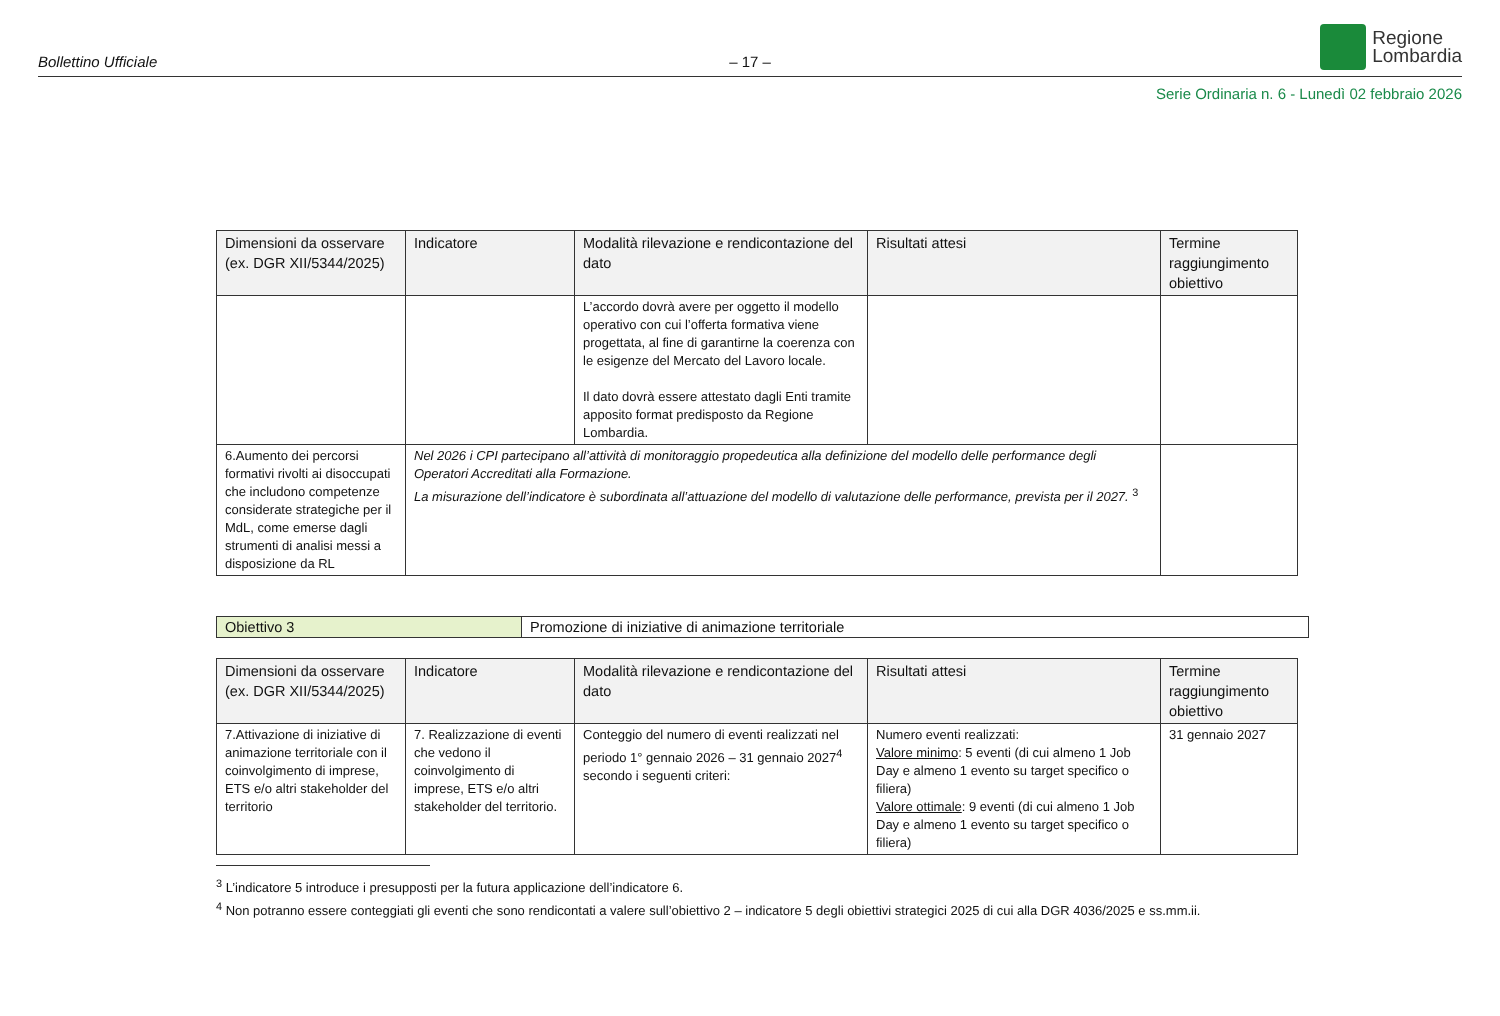Bollettino Ufficiale
– 17 –
Regione
Lombardia
Serie Ordinaria n. 6 - Lunedì 02 febbraio 2026
| Dimensioni da osservare (ex. DGR XII/5344/2025) | Indicatore | Modalità rilevazione e rendicontazione del dato | Risultati attesi | Termine raggiungimento obiettivo |
| --- | --- | --- | --- | --- |
| | | L’accordo dovrà avere per oggetto il modello operativo con cui l’offerta formativa viene progettata, al fine di garantirne la coerenza con le esigenze del Mercato del Lavoro locale. Il dato dovrà essere attestato dagli Enti tramite apposito format predisposto da Regione Lombardia. | | |
| 6.Aumento dei percorsi formativi rivolti ai disoccupati che includono competenze considerate strategiche per il MdL, come emerse dagli strumenti di analisi messi a disposizione da RL | Nel 2026 i CPI partecipano all’attività di monitoraggio propedeutica alla definizione del modello delle performance degli Operatori Accreditati alla Formazione. La misurazione dell’indicatore è subordinata all’attuazione del modello di valutazione delle performance, prevista per il 2027. <sup>3</sup> | | | |
| Obiettivo 3 | Promozione di iniziative di animazione territoriale |
| Dimensioni da osservare (ex. DGR XII/5344/2025) | Indicatore | Modalità rilevazione e rendicontazione del dato | Risultati attesi | Termine raggiungimento obiettivo |
| --- | --- | --- | --- | --- |
| 7.Attivazione di iniziative di animazione territoriale con il coinvolgimento di imprese, ETS e/o altri stakeholder del territorio | 7. Realizzazione di eventi che vedono il coinvolgimento di imprese, ETS e/o altri stakeholder del territorio. | Conteggio del numero di eventi realizzati nel periodo 1° gennaio 2026 – 31 gennaio 2027<sup>4</sup> secondo i seguenti criteri: | Numero eventi realizzati: Valore minimo : 5 eventi (di cui almeno 1 Job Day e almeno 1 evento su target specifico o filiera) Valore ottimale : 9 eventi (di cui almeno 1 Job Day e almeno 1 evento su target specifico o filiera) | 31 gennaio 2027 |
<sup>3</sup> L’indicatore 5 introduce i presupposti per la futura applicazione dell’indicatore 6.
<sup>4</sup> Non potranno essere conteggiati gli eventi che sono rendicontati a valere sull’obiettivo 2 – indicatore 5 degli obiettivi strategici 2025 di cui alla DGR 4036/2025 e ss.mm.ii.